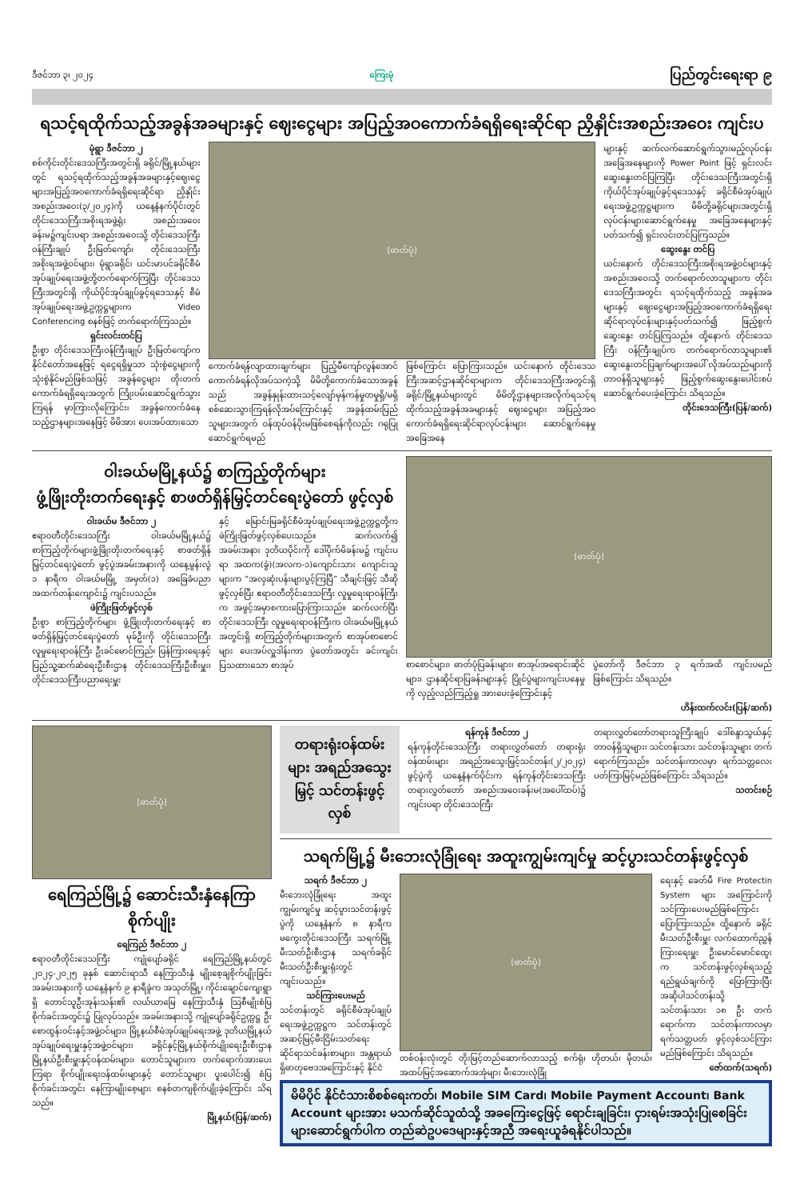ဒီဇင်ဘာ ၃၊ ၂၀၂၄ ကြေးမုံ ပြည်တွင်းရေးရာ ၉
ရသင့်ရထိုက်သည့်အခွန်အခများနှင့် ဈေးငွေများ အပြည့်အဝကောက်ခံရရှိရေးဆိုင်ရာ ညှိနှိုင်းအစည်းအဝေး ကျင်းပ
မုံရွာ ဒီဇင်ဘာ ၂
စစ်ကိုင်းတိုင်းဒေသကြီးအတွင်းရှိ ခရိုင်/မြို့နယ်များတွင် ရသင့်ရထိုက်သည့်အခွန်အခများနှင့်ဈေးငွေများအပြည့်အဝကောက်ခံရရှိရေးဆိုင်ရာ ညှိနှိုင်းအစည်းအဝေး(၃/၂၀၂၄)ကို ယနေ့နံနက်ပိုင်းတွင် တိုင်းဒေသကြီးအစိုးရအဖွဲ့ရုံး အစည်းအဝေးခန်းမ၌ကျင်းပရာ အစည်းအဝေးသို့ တိုင်းဒေသကြီးဝန်ကြီးချုပ် ဦးမြတ်ကျော်၊ တိုင်းဒေသကြီးအစိုးရအဖွဲ့ဝင်များ၊ မုံရွာခရိုင်၊ ယင်းမာပင်ခရိုင်စီမံအုပ်ချုပ်ရေးအဖွဲ့တို့တက်ရောက်ကြပြီး တိုင်းဒေသကြီးအတွင်းရှိ ကိုယ်ပိုင်အုပ်ချုပ်ခွင့်ရဒေသနှင့် စီမံအုပ်ချုပ်ရေးအဖွဲ့ဥက္ကဋ္ဌများက Video Conferencing စနစ်ဖြင့် တက်ရောက်ကြသည်။
ရှင်းလင်းတင်ပြ
ဦးစွာ တိုင်းဒေသကြီးဝန်ကြီးချုပ် ဦးမြတ်ကျော်က နိုင်ငံတော်အနေဖြင့် ရငွေရရှိမှုသာ သုံးစွဲငွေများကို သုံးစွဲနိုင်မည်ဖြစ်သဖြင့် အခွန်ငွေများ တိုးတက်ကောက်ခံရရှိရေးအတွက် ကြိုးပမ်းဆောင်ရွက်သွားကြရန် မှာကြားလိုကြောင်း၊ အခွန်ကောက်ခံနေသည့်ဌာနများအနေဖြင့် မိမိအား ပေးအပ်ထားသော
[ဓာတ်ပုံ]
ကောက်ခံရန်လျာထားချက်များ ပြည့်မီကျော်လွန်အောင် ကောက်ခံရန်လိုအပ်သကဲ့သို့ မိမိတို့ကောက်ခံသောအခွန်သည် အခွန်နှုန်းထားသင့်လျော်မှန်ကန်မှုတမှုရှိ/မရှိ စစ်ဆေးသွားကြရန်လိုအပ်ကြောင်းနှင့် အခွန်ထမ်းပြည်သူများအတွက် ဝန်ထုပ်ဝန်ပိုးမဖြစ်စေရန်ကိုလည်း ဂရုပြုဆောင်ရွက်ရမည်
ဖြစ်ကြောင်း ပြောကြားသည်။ ယင်းနောက် တိုင်းဒေသကြီးအဆင့်ဌာနဆိုင်ရာများက တိုင်းဒေသကြီးအတွင်းရှိ ခရိုင်/မြို့နယ်များတွင် မိမိတို့ဌာနများအလိုက်ရသင့်ရထိုက်သည့်အခွန်အခများနှင့် ဈေးငွေများ အပြည့်အဝကောက်ခံရရှိရေးဆိုင်ရာလုပ်ငန်းများ ဆောင်ရွက်နေမှုအခြေအနေ
များနှင့် ဆက်လက်ဆောင်ရွက်သွားမည့်လုပ်ငန်းအခြေအနေများကို Power Point ဖြင့် ရှင်းလင်းဆွေးနွေးတင်ပြကြပြီး တိုင်းဒေသကြီးအတွင်းရှိ ကိုယ်ပိုင်အုပ်ချုပ်ခွင့်ရဒေသနှင့် ခရိုင်စီမံအုပ်ချုပ်ရေးအဖွဲ့ဥက္ကဋ္ဌများက မိမိတို့ခရိုင်များအတွင်းရှိ လုပ်ငန်းများဆောင်ရွက်နေမှု အခြေအနေများနှင့်ပတ်သက်၍ ရှင်းလင်းတင်ပြကြသည်။
ဆွေးနွေး တင်ပြ
ယင်းနောက် တိုင်းဒေသကြီးအစိုးရအဖွဲ့ဝင်များနှင့် အစည်းအဝေးသို့ တက်ရောက်လာသူများက တိုင်းဒေသကြီးအတွင်း ရသင့်ရထိုက်သည့် အခွန်အခများနှင့် ဈေးငွေများအပြည့်အဝကောက်ခံရရှိရေးဆိုင်ရာလုပ်ငန်းများနှင့်ပတ်သက်၍ ဖြည့်စွက်ဆွေးနွေး တင်ပြကြသည်။ ထို့နောက် တိုင်းဒေသကြီး ဝန်ကြီးချုပ်က တက်ရောက်လာသူများ၏ ဆွေးနွေးတင်ပြချက်များအပေါ် လိုအပ်သည်များကို တာဝန်ရှိသူများနှင့် ဖြည့်စွက်ဆွေးနွေးပေါင်းစပ် ဆောင်ရွက်ပေးခဲ့ကြောင်း သိရသည်။
တိုင်းဒေသကြီး(ပြန်/ဆက်)
ဝါးခယ်မမြို့နယ်၌ စာကြည့်တိုက်များ
ဖွံ့ဖြိုးတိုးတက်ရေးနှင့် စာဖတ်ရှိန်မြှင့်တင်ရေးပွဲတော် ဖွင့်လှစ်
ဝါးခယ်မ ဒီဇင်ဘာ ၂
ဧရာဝတီတိုင်းဒေသကြီး ဝါးခယ်မမြို့နယ်၌ စာကြည့်တိုက်များဖွံ့ဖြိုးတိုးတက်ရေးနှင့် စာဖတ်ရှိန်မြှင့်တင်ရေးပွဲတော် ဖွင့်ပွဲအခမ်းအနားကို ယနေ့မွန်းလွဲ ၁ နာရီက ဝါးခယ်မမြို့ အမှတ်(၁) အခြေခံပညာအထက်တန်းကျောင်း၌ ကျင်းပသည်။
ဖဲကြိုးဖြတ်ဖွင့်လှစ်
ဦးစွာ စာကြည့်တိုက်များ ဖွံ့ဖြိုးတိုးတက်ရေးနှင့် စာဖတ်ရှိန်မြှင့်တင်ရေးပွဲတော် မုခ်ဦးကို တိုင်းဒေသကြီးလူမှုရေးရာဝန်ကြီး ဦးခင်မောင်ကြည်၊ ပြန်ကြားရေးနှင့် ပြည်သူ့ဆက်ဆံရေးဦးစီးဌာန တိုင်းဒေသကြီးဦးစီးမှူး၊ တိုင်းဒေသကြီးပညာရေးမှူး
နှင့် မြောင်းမြခရိုင်စီမံအုပ်ချုပ်ရေးအဖွဲ့ဥက္ကဋ္ဌတို့က ဖဲကြိုးဖြတ်ဖွင့်လှစ်ပေးသည်။ ဆက်လက်၍ အခမ်းအနား ဒုတိယပိုင်းကို ဒေါ်ပိုက်မိခန်းမ၌ ကျင်းပရာ အထက(ခွဲ)(အလက-၁)ကျောင်းသား ကျောင်းသူများက “အလှဆုံးပန်းများပွင့်ကြပြီ” သီချင်းဖြင့် သီဆိုဖွင့်လှစ်ပြီး ဧရာဝတီတိုင်းဒေသကြီး လူမှုရေးရာဝန်ကြီးက အဖွင့်အမှာစကားပြောကြားသည်။ ဆက်လက်ပြီး တိုင်းဒေသကြီး လူမှုရေးရာဝန်ကြီးက ဝါးခယ်မမြို့နယ်အတွင်းရှိ စာကြည့်တိုက်များအတွက် စာအုပ်စာစောင်များ ပေးအပ်လှူဒါန်းကာ ပွဲတော်အတွင်း ခင်းကျင်းပြသထားသော စာအုပ်
[ဓာတ်ပုံ]
စာစောင်များ၊ ဓာတ်ပုံပြခန်းများ၊ စာအုပ်အရောင်းဆိုင်များ၊ ဌာနဆိုင်ရာပြခန်းများနှင့် ပြိုင်ပွဲများကျင်းပနေမှုကို လှည့်လည်ကြည့်ရှု အားပေးခဲ့ကြောင်းနှင့်
ပွဲတော်ကို ဒီဇင်ဘာ ၃ ရက်အထိ ကျင်းပမည်ဖြစ်ကြောင်း သိရသည်။
ဟိန်းထက်လင်း(ပြန်/ဆက်)
[ဓာတ်ပုံ]
ရေကြည်မြို့၌ ဆောင်းသီးနှံနေကြာ စိုက်ပျိုး
ရေကြည် ဒီဇင်ဘာ ၂
ဧရာဝတီတိုင်းဒေသကြီး ကျုံပျော်ခရိုင် ရေကြည်မြို့နယ်တွင် ၂၀၂၄-၂၀၂၅ ခုနှစ် ဆောင်းရာသီ နေကြာသီးနှံ မျိုးစေ့ချစိုက်ပျိုးခြင်းအခမ်းအနားကို ယနေ့နံနက် ၉ နာရီခွဲက အသုတ်မြို့၊ ကိုင်းချောင်ကျေးရွာရှိ တောင်သူဦးအုန်းသန်း၏ လယ်ယာမြေ နေကြာသီးနှံ သြစီမျိုးစံပြစိုက်ခင်းအတွင်း၌ ပြုလုပ်သည်။ အခမ်းအနားသို့ ကျုံပျော်ခရိုင်ဥက္ကဋ္ဌ ဦးစောထွန်းဝင်းနှင့်အဖွဲ့ဝင်များ၊ မြို့နယ်စီမံအုပ်ချုပ်ရေးအဖွဲ့ ဒုတိယမြို့နယ်အုပ်ချုပ်ရေးမှူးနှင့်အဖွဲ့ဝင်များ၊ ခရိုင်နှင့်မြို့နယ်စိုက်ပျိုးရေးဦးစီးဌာန မြို့နယ်ဦးစီးမှူးနှင့်ဝန်ထမ်းများ၊ တောင်သူများက တက်ရောက်အားပေးကြရာ စိုက်ပျိုးရေးဝန်ထမ်းများနှင့် တောင်သူများ ပူးပေါင်း၍ စံပြစိုက်ခင်းအတွင်း နေကြာမျိုးစေ့များ စနစ်တကျစိုက်ပျိုးခဲ့ကြောင်း သိရသည်။
မြို့နယ်(ပြန်/ဆက်)
တရားရုံးဝန်ထမ်းများ အရည်အသွေးမြှင့် သင်တန်းဖွင့်လှစ်
ရန်ကုန် ဒီဇင်ဘာ ၂
ရန်ကုန်တိုင်းဒေသကြီး တရားလွှတ်တော် တရားရုံးဝန်ထမ်းများ အရည်အသွေးမြှင့်သင်တန်း(၂/၂၀၂၄) ဖွင့်ပွဲကို ယနေ့နံနက်ပိုင်းက ရန်ကုန်တိုင်းဒေသကြီး တရားလွှတ်တော် အစည်းအဝေးခန်းမ(အပေါ်ထပ်)၌ ကျင်းပရာ တိုင်းဒေသကြီး
တရားလွှတ်တော်တရားသူကြီးချုပ် ဒေါ်စန္ဒာသွယ်နှင့် တာဝန်ရှိသူများ၊ သင်တန်းသား သင်တန်းသူများ တက်ရောက်ကြသည်။ သင်တန်းကာလမှာ ရက်သတ္တလေးပတ်ကြာမြင့်မည်ဖြစ်ကြောင်း သိရသည်။
သတင်းစဉ်
သရက်မြို့၌ မီးဘေးလုံခြုံရေး အထူးကျွမ်းကျင်မှု ဆင့်ပွားသင်တန်းဖွင့်လှစ်
သရက် ဒီဇင်ဘာ ၂
မီးဘေးလုံခြုံရေး အထူးကျွမ်းကျင်မှု ဆင့်ပွားသင်တန်းဖွင့်ပွဲကို ယနေ့နံနက် ၈ နာရီက မကွေးတိုင်းဒေသကြီး သရက်မြို့ မီးသတ်ဦးစီးဌာန သရက်ခရိုင်မီးသတ်ဦးစီးမှူးရုံးတွင် ကျင်းပသည်။
သင်ကြားပေးမည်
သင်တန်းတွင် ခရိုင်စီမံအုပ်ချုပ်ရေးအဖွဲ့ဥက္ကဋ္ဌက သင်တန်းတွင် အဆင့်မြင့်မီးငြိမ်းသတ်ရေးဆိုင်ရာသင်ခန်းစာများ၊ အန္တရာယ်ရှိဓာတုဗေဒအကြောင်းနှင့် နိုင်ငံ
[ဓာတ်ပုံ]
တစ်ဝန်းလုံးတွင် တိုးမြင့်တည်ဆောက်လာသည့် စက်ရုံ၊ ဟိုတယ်၊ မိုတယ်၊ အထပ်မြင့်အဆောက်အအုံများ မီးဘေးလုံခြုံ
ရေးနှင့် ခေတ်မီ Fire Protectin System များ အကြောင်းကို သင်ကြားပေးမည်ဖြစ်ကြောင်း ပြောကြားသည်။ ထို့နောက် ခရိုင်မီးသတ်ဦးစီးမှူး လက်ထောက်ညွှန်ကြားရေးမှူး ဦးမောင်မောင်ထွေးက သင်တန်းဖွင့်လှစ်ရသည့် ရည်ရွယ်ချက်ကို ပြောကြားပြီး အဆိုပါသင်တန်းသို့ သင်တန်းသား ၁၈ ဦး တက်ရောက်ကာ သင်တန်းကာလမှာ ရက်သတ္တပတ် ဖွင့်လှစ်သင်ကြားမည်ဖြစ်ကြောင်း သိရသည်။
ဇော်ထက်(သရက်)
မိမိပိုင် နိုင်ငံသားစိစစ်ရေးကတ်၊ Mobile SIM Card၊ Mobile Payment Account၊ Bank Account များအား မသက်ဆိုင်သူထံသို့ အခကြေးငွေဖြင့် ရောင်းချခြင်း၊ ငှားရမ်းအသုံးပြုစေခြင်းများဆောင်ရွက်ပါက တည်ဆဲဥပဒေများနှင့်အညီ အရေးယူခံရနိုင်ပါသည်။